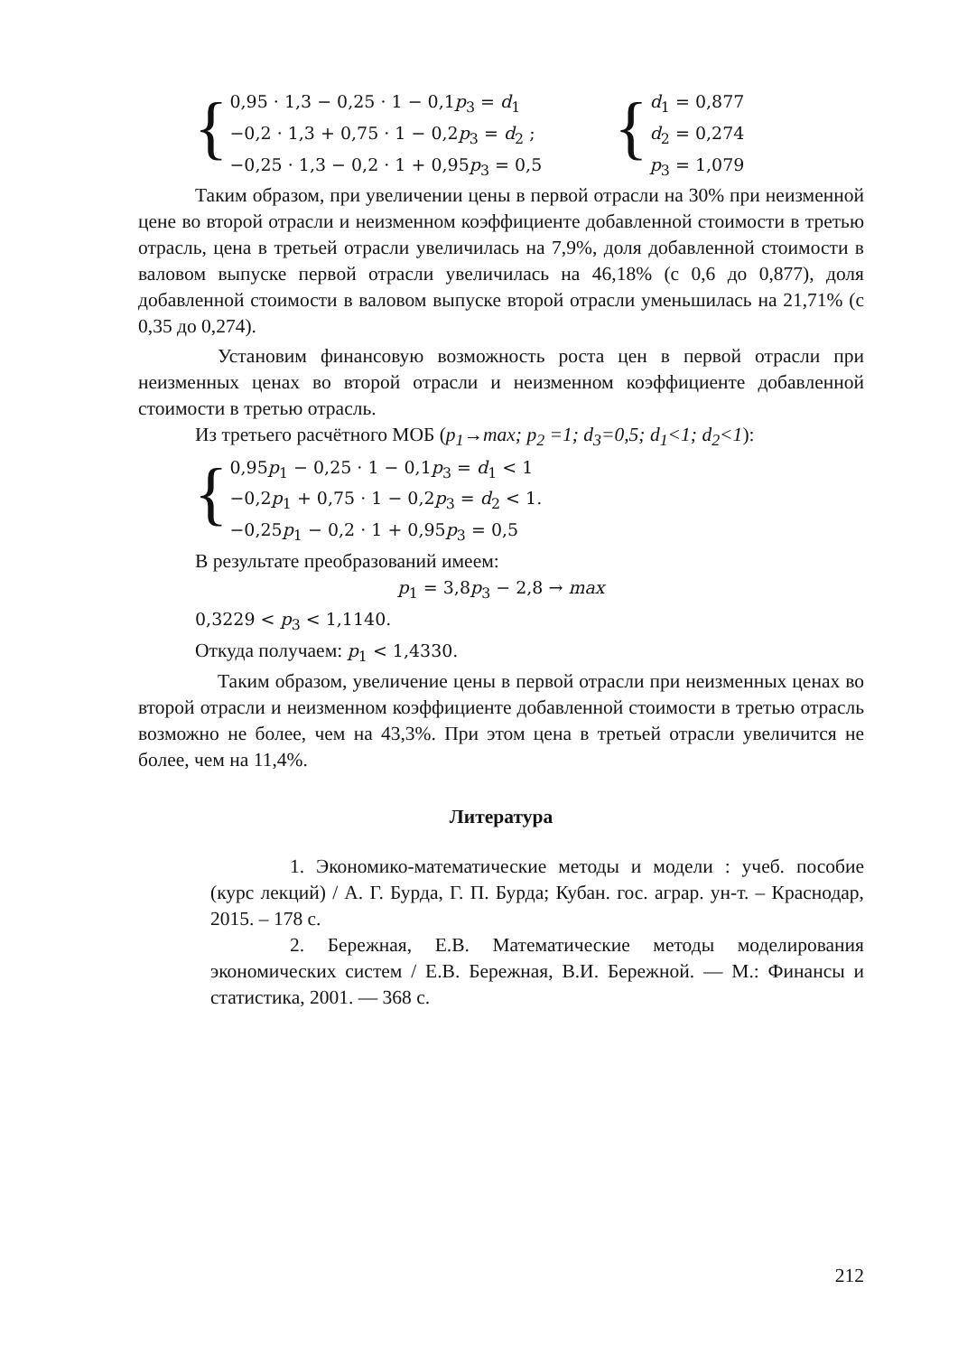{
0,95 · 1,3 − 0,25 · 1 − 0,1p<sub>3</sub> = d<sub>1</sub>
−0,2 · 1,3 + 0,75 · 1 − 0,2p<sub>3</sub> = d<sub>2</sub> ;
−0,25 · 1,3 − 0,2 · 1 + 0,95p<sub>3</sub> = 0,5
{
d<sub>1</sub> = 0,877
d<sub>2</sub> = 0,274
p<sub>3</sub> = 1,079
Таким образом, при увеличении цены в первой отрасли на 30% при неизменной цене во второй отрасли и неизменном коэффициенте добавленной стоимости в третью отрасль, цена в третьей отрасли увеличилась на 7,9%, доля добавленной стоимости в валовом выпуске первой отрасли увеличилась на 46,18% (с 0,6 до 0,877), доля добавленной стоимости в валовом выпуске второй отрасли уменьшилась на 21,71% (с 0,35 до 0,274).
Установим финансовую возможность роста цен в первой отрасли при неизменных ценах во второй отрасли и неизменном коэффициенте добавленной стоимости в третью отрасль.
Из третьего расчётного МОБ (p<sub>1</sub>→max; p<sub>2</sub> =1; d<sub>3</sub>=0,5; d<sub>1</sub><1; d<sub>2</sub><1):
{
0,95p<sub>1</sub> − 0,25 · 1 − 0,1p<sub>3</sub> = d<sub>1</sub> < 1
−0,2p<sub>1</sub> + 0,75 · 1 − 0,2p<sub>3</sub> = d<sub>2</sub> < 1.
−0,25p<sub>1</sub> − 0,2 · 1 + 0,95p<sub>3</sub> = 0,5
В результате преобразований имеем:
p<sub>1</sub> = 3,8p<sub>3</sub> − 2,8 → max
0,3229 < p<sub>3</sub> < 1,1140.
Откуда получаем: p<sub>1</sub> < 1,4330.
Таким образом, увеличение цены в первой отрасли при неизменных ценах во второй отрасли и неизменном коэффициенте добавленной стоимости в третью отрасль возможно не более, чем на 43,3%. При этом цена в третьей отрасли увеличится не более, чем на 11,4%.
Литература
1. Экономико-математические методы и модели : учеб. пособие (курс лекций) / А. Г. Бурда, Г. П. Бурда; Кубан. гос. аграр. ун-т. – Краснодар, 2015. – 178 с.
2. Бережная, Е.В. Математические методы моделирования экономических систем / Е.В. Бережная, В.И. Бережной. — М.: Финансы и статистика, 2001. — 368 с.
212